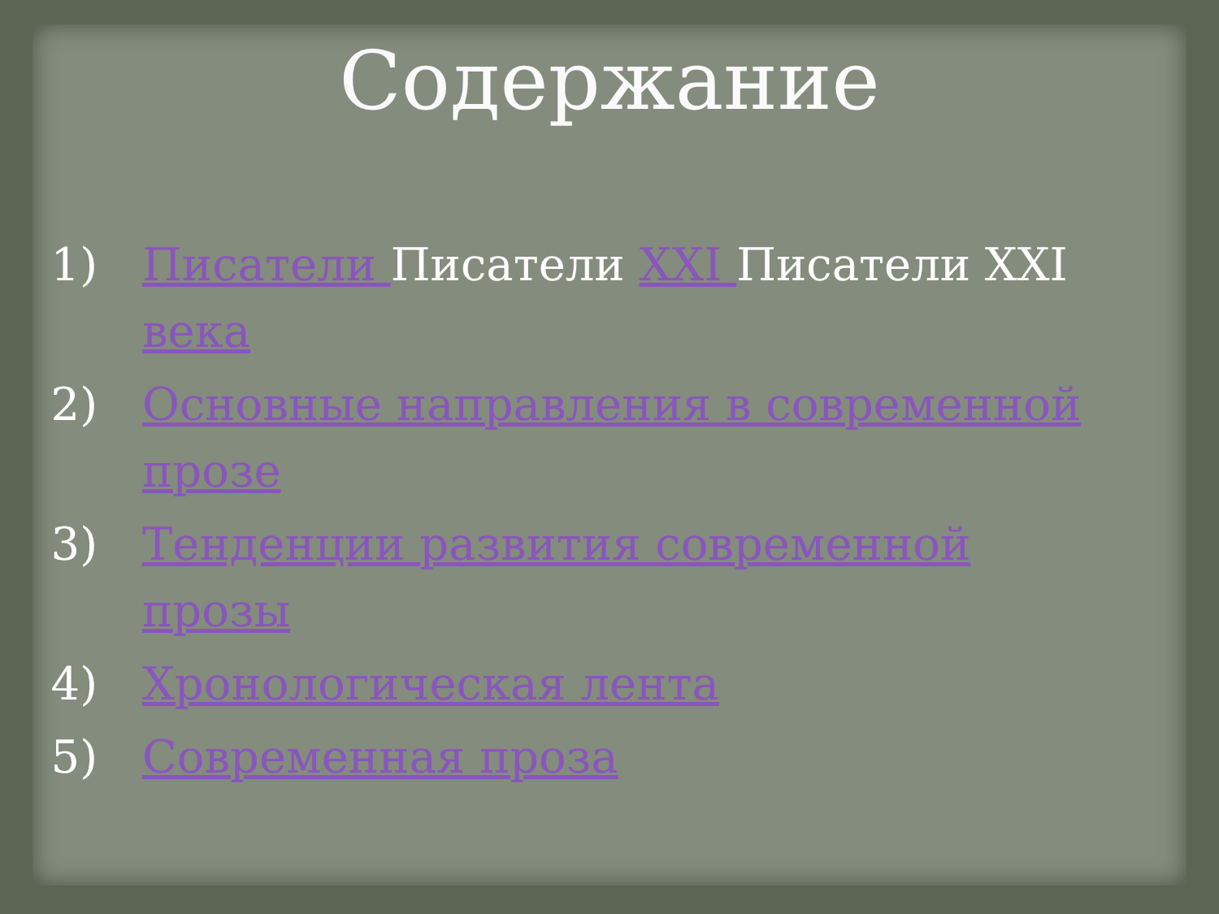Содержание
1) Писатели Писатели XXI Писатели XXI века
2) Основные направления в современной прозе
3) Тенденции развития современной прозы
4) Хронологическая лента
5) Современная проза